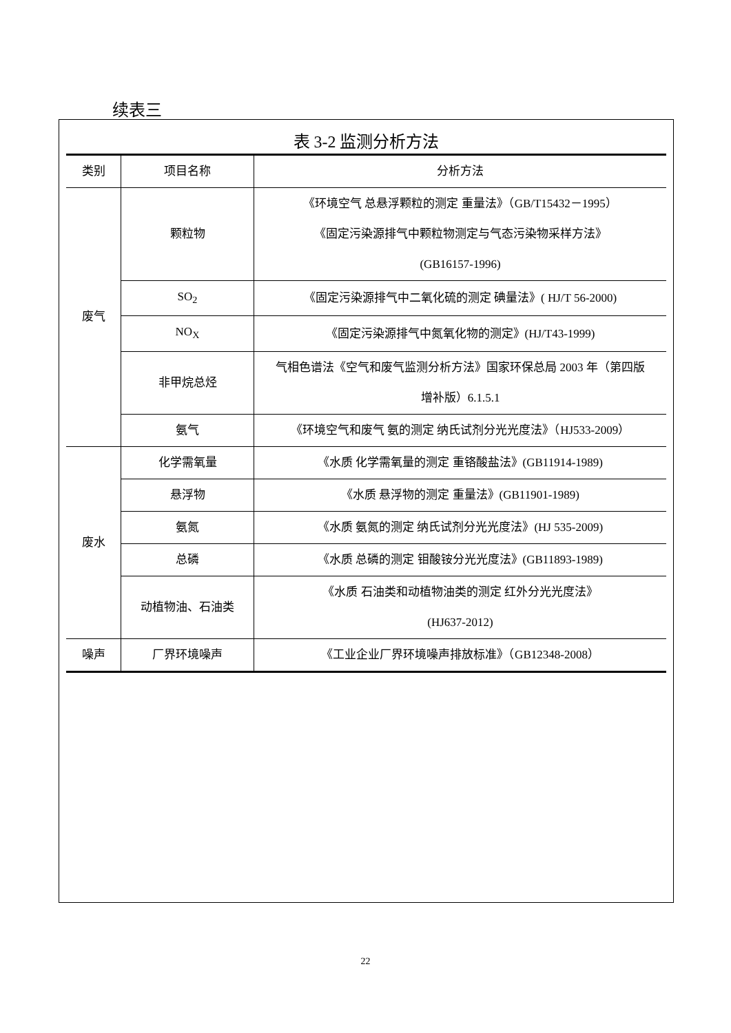续表三
表 3-2 监测分析方法
| 类别 | 项目名称 | 分析方法 |
| --- | --- | --- |
| 废气 | 颗粒物 | 《环境空气 总悬浮颗粒的测定 重量法》（GB/T15432－1995） 《固定污染源排气中颗粒物测定与气态污染物采样方法》 (GB16157-1996) |
| | SO<sub>2</sub> | 《固定污染源排气中二氧化硫的测定 碘量法》( HJ/T 56-2000) |
| | NO<sub>X</sub> | 《固定污染源排气中氮氧化物的测定》(HJ/T43-1999) |
| | 非甲烷总烃 | 气相色谱法《空气和废气监测分析方法》国家环保总局 2003 年（第四版 增补版）6.1.5.1 |
| | 氨气 | 《环境空气和废气 氨的测定 纳氏试剂分光光度法》（HJ533-2009） |
| 废水 | 化学需氧量 | 《水质 化学需氧量的测定 重铬酸盐法》(GB11914-1989) |
| | 悬浮物 | 《水质 悬浮物的测定 重量法》(GB11901-1989) |
| | 氨氮 | 《水质 氨氮的测定 纳氏试剂分光光度法》(HJ 535-2009) |
| | 总磷 | 《水质 总磷的测定 钼酸铵分光光度法》(GB11893-1989) |
| | 动植物油、石油类 | 《水质 石油类和动植物油类的测定 红外分光光度法》 (HJ637-2012) |
| 噪声 | 厂界环境噪声 | 《工业企业厂界环境噪声排放标准》（GB12348-2008） |
22